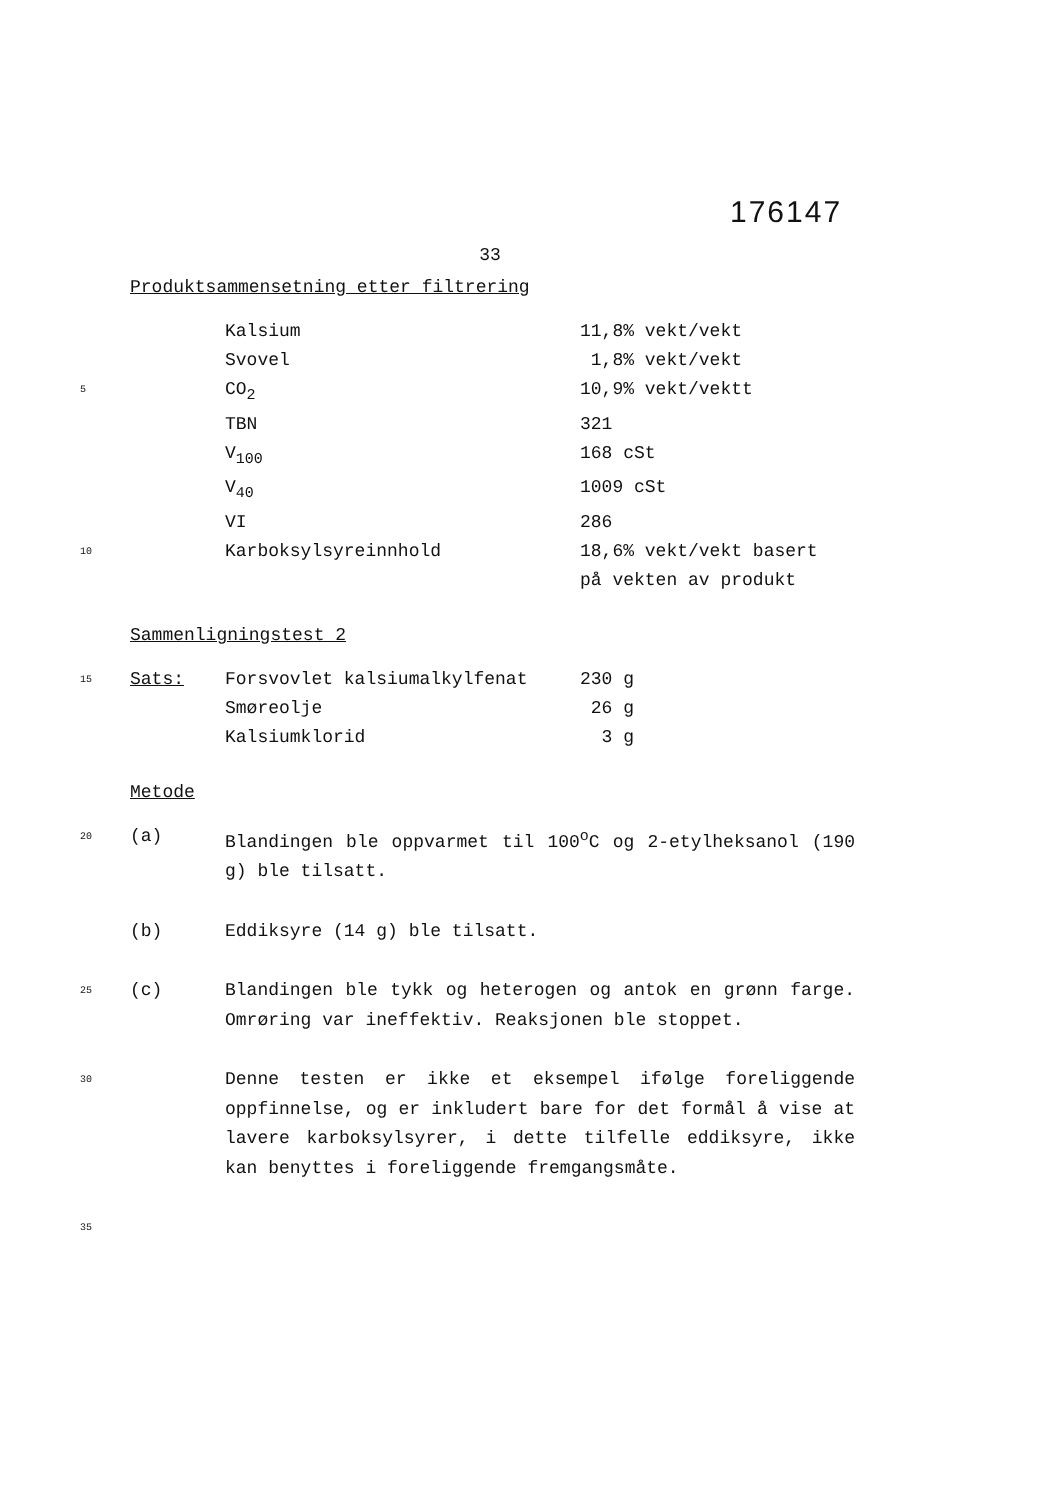176147
33
Produktsammensetning etter filtrering
Kalsium 11,8% vekt/vekt
Svovel 1,8% vekt/vekt
5 CO<sub>2</sub> 10,9% vekt/vektt
TBN 321
V<sub>100</sub> 168 cSt
V<sub>40</sub> 1009 cSt
VI 286
10 Karboksylsyreinnhold 18,6% vekt/vekt basert
på vekten av produkt
Sammenligningstest 2
15 Sats: Forsvovlet kalsiumalkylfenat 230 g
Smøreolje 26 g
Kalsiumklorid 3 g
Metode
20 (a) Blandingen ble oppvarmet til 100<sup>o</sup>C og 2-etylheksanol (190 g) ble tilsatt.
(b) Eddiksyre (14 g) ble tilsatt.
25 (c) Blandingen ble tykk og heterogen og antok en grønn farge. Omrøring var ineffektiv. Reaksjonen ble stoppet.
30
Denne testen er ikke et eksempel ifølge foreliggende oppfinnelse, og er inkludert bare for det formål å vise at lavere karboksylsyrer, i dette tilfelle eddiksyre, ikke kan benyttes i foreliggende fremgangsmåte.
35